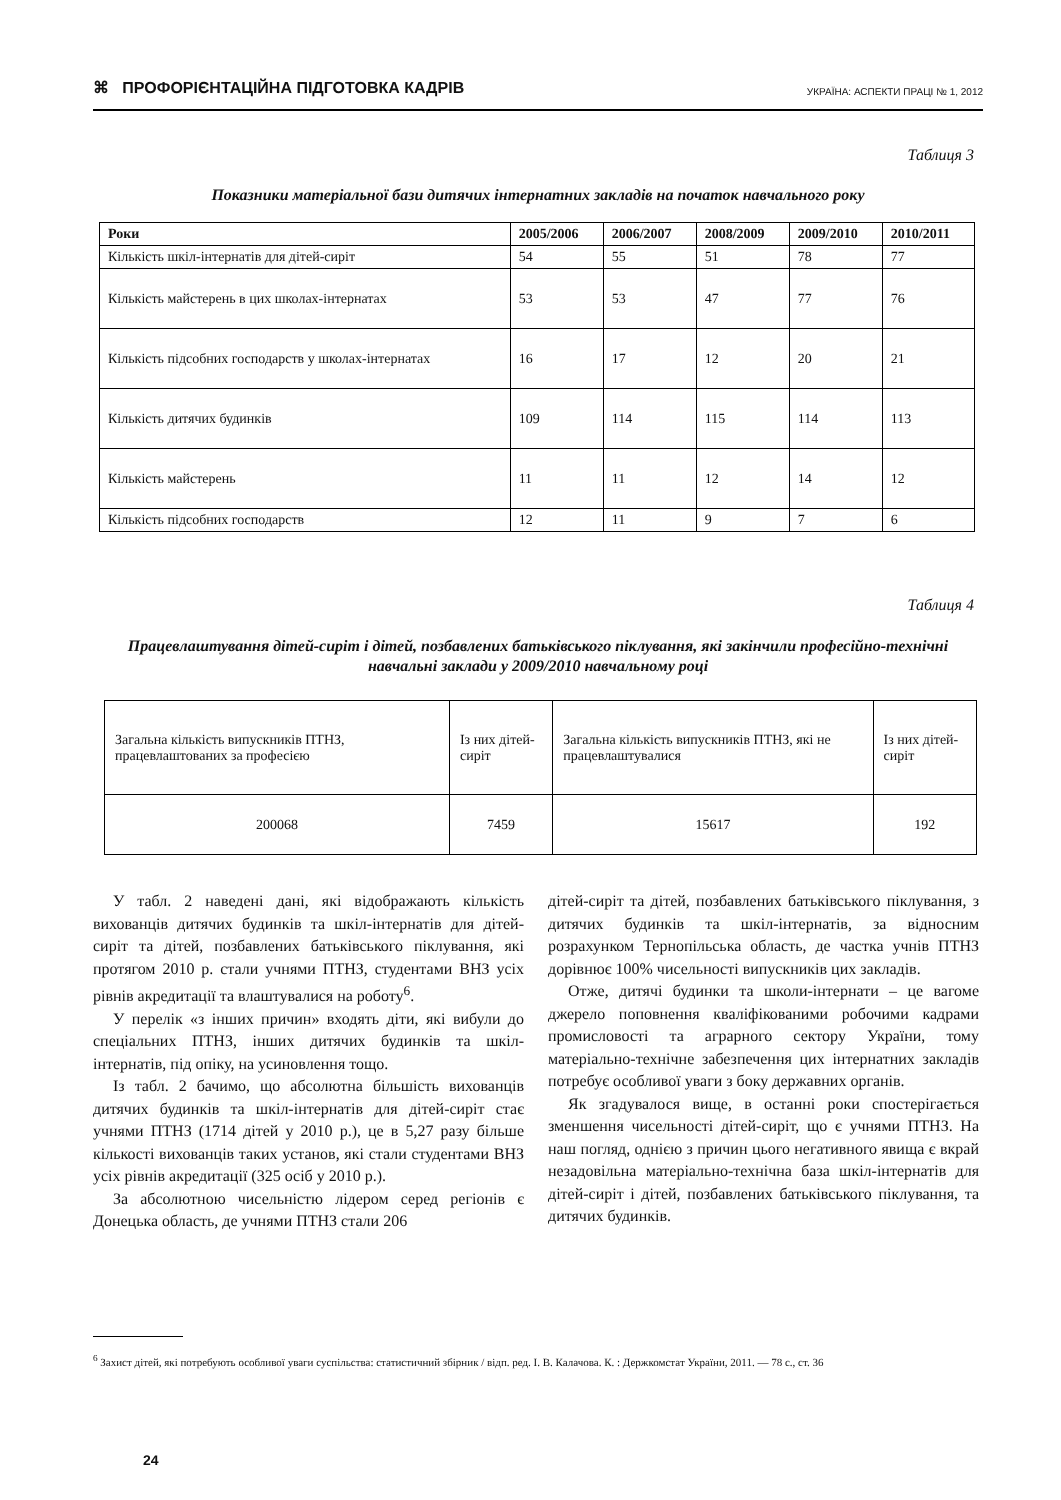⌘ ПРОФОРІЄНТАЦІЙНА ПІДГОТОВКА КАДРІВ УКРАЇНА: АСПЕКТИ ПРАЦІ № 1, 2012
Таблиця 3
Показники матеріальної бази дитячих інтернатних закладів на початок навчального року
| Роки | 2005/2006 | 2006/2007 | 2008/2009 | 2009/2010 | 2010/2011 |
| --- | --- | --- | --- | --- | --- |
| Кількість шкіл-інтернатів для дітей-сиріт | 54 | 55 | 51 | 78 | 77 |
| Кількість майстерень в цих школах-інтернатах | 53 | 53 | 47 | 77 | 76 |
| Кількість підсобних господарств у школах-інтернатах | 16 | 17 | 12 | 20 | 21 |
| Кількість дитячих будинків | 109 | 114 | 115 | 114 | 113 |
| Кількість майстерень | 11 | 11 | 12 | 14 | 12 |
| Кількість підсобних господарств | 12 | 11 | 9 | 7 | 6 |
Таблиця 4
Працевлаштування дітей-сиріт і дітей, позбавлених батьківського піклування, які закінчили професійно-технічні навчальні заклади у 2009/2010 навчальному році
| Загальна кількість випускників ПТНЗ, працевлаштованих за професією | Із них дітей-сиріт | Загальна кількість випускників ПТНЗ, які не працевлаштувалися | Із них дітей-сиріт |
| 200068 | 7459 | 15617 | 192 |
У табл. 2 наведені дані, які відображають кількість вихованців дитячих будинків та шкіл-інтернатів для дітей-сиріт та дітей, позбавлених батьківського піклування, які протягом 2010 р. стали учнями ПТНЗ, студентами ВНЗ усіх рівнів акредитації та влаштувалися на роботу<sup>6</sup>.
У перелік «з інших причин» входять діти, які вибули до спеціальних ПТНЗ, інших дитячих будинків та шкіл-інтернатів, під опіку, на усиновлення тощо.
Із табл. 2 бачимо, що абсолютна більшість вихованців дитячих будинків та шкіл-інтернатів для дітей-сиріт стає учнями ПТНЗ (1714 дітей у 2010 р.), це в 5,27 разу більше кількості вихованців таких установ, які стали студентами ВНЗ усіх рівнів акредитації (325 осіб у 2010 р.).
За абсолютною чисельністю лідером серед регіонів є Донецька область, де учнями ПТНЗ стали 206
дітей-сиріт та дітей, позбавлених батьківського піклування, з дитячих будинків та шкіл-інтернатів, за відносним розрахунком Тернопільська область, де частка учнів ПТНЗ дорівнює 100% чисельності випускників цих закладів.
Отже, дитячі будинки та школи-інтернати – це вагоме джерело поповнення кваліфікованими робочими кадрами промисловості та аграрного сектору України, тому матеріально-технічне забезпечення цих інтернатних закладів потребує особливої уваги з боку державних органів.
Як згадувалося вище, в останні роки спостерігається зменшення чисельності дітей-сиріт, що є учнями ПТНЗ. На наш погляд, однією з причин цього негативного явища є вкрай незадовільна матеріально-технічна база шкіл-інтернатів для дітей-сиріт і дітей, позбавлених батьківського піклування, та дитячих будинків.
<sup>6</sup> Захист дітей, які потребують особливої уваги суспільства: статистичний збірник / відп. ред. І. В. Калачова. К. : Держкомстат України, 2011. — 78 с., ст. 36
24